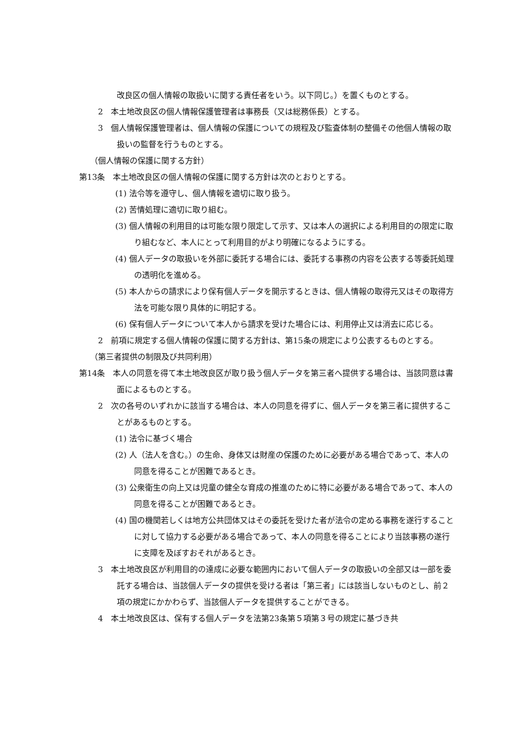改良区の個人情報の取扱いに関する責任者をいう。以下同じ。）を置くものとする。
2　本土地改良区の個人情報保護管理者は事務長（又は総務係長）とする。
3　個人情報保護管理者は、個人情報の保護についての規程及び監査体制の整備その他個人情報の取扱いの監督を行うものとする。
（個人情報の保護に関する方針）
第13条　本土地改良区の個人情報の保護に関する方針は次のとおりとする。
(1) 法令等を遵守し、個人情報を適切に取り扱う。
(2) 苦情処理に適切に取り組む。
(3) 個人情報の利用目的は可能な限り限定して示す、又は本人の選択による利用目的の限定に取り組むなど、本人にとって利用目的がより明確になるようにする。
(4) 個人データの取扱いを外部に委託する場合には、委託する事務の内容を公表する等委託処理の透明化を進める。
(5) 本人からの請求により保有個人データを開示するときは、個人情報の取得元又はその取得方法を可能な限り具体的に明記する。
(6) 保有個人データについて本人から請求を受けた場合には、利用停止又は消去に応じる。
2　前項に規定する個人情報の保護に関する方針は、第15条の規定により公表するものとする。
（第三者提供の制限及び共同利用）
第14条　本人の同意を得て本土地改良区が取り扱う個人データを第三者へ提供する場合は、当該同意は書面によるものとする。
2　次の各号のいずれかに該当する場合は、本人の同意を得ずに、個人データを第三者に提供することがあるものとする。
(1) 法令に基づく場合
(2) 人（法人を含む。）の生命、身体又は財産の保護のために必要がある場合であって、本人の同意を得ることが困難であるとき。
(3) 公衆衛生の向上又は児童の健全な育成の推進のために特に必要がある場合であって、本人の同意を得ることが困難であるとき。
(4) 国の機関若しくは地方公共団体又はその委託を受けた者が法令の定める事務を遂行することに対して協力する必要がある場合であって、本人の同意を得ることにより当該事務の遂行に支障を及ぼすおそれがあるとき。
3　本土地改良区が利用目的の達成に必要な範囲内において個人データの取扱いの全部又は一部を委託する場合は、当該個人データの提供を受ける者は「第三者」には該当しないものとし、前２項の規定にかかわらず、当該個人データを提供することができる。
4　本土地改良区は、保有する個人データを法第23条第５項第３号の規定に基づき共